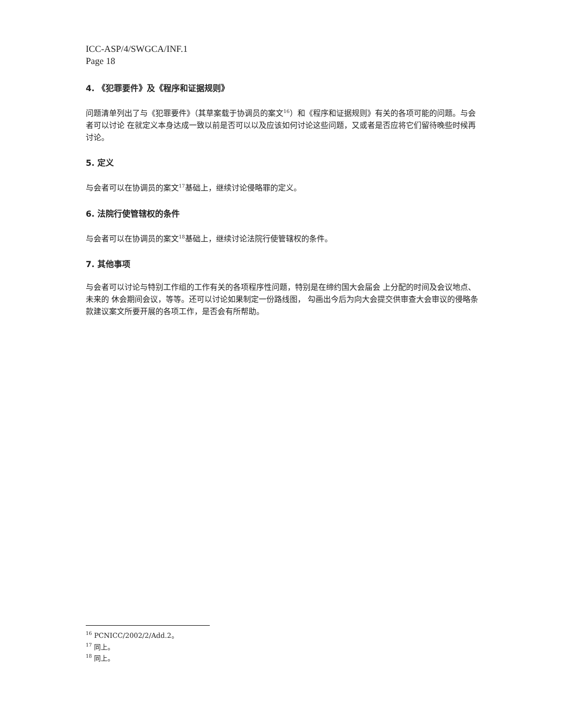ICC-ASP/4/SWGCA/INF.1
Page 18
4. 《犯罪要件》及《程序和证据规则》
问题清单列出了与《犯罪要件》（其草案载于协调员的案文<sup>16</sup>）和《程序和证据规则》有关的各项可能的问题。与会者可以讨论 在就定义本身达成一致以前是否可以以及应该如何讨论这些问题，又或者是否应将它们留待晚些时候再讨论。
5. 定义
与会者可以在协调员的案文<sup>17</sup>基础上，继续讨论侵略罪的定义。
6. 法院行使管辖权的条件
与会者可以在协调员的案文<sup>18</sup>基础上，继续讨论法院行使管辖权的条件。
7. 其他事项
与会者可以讨论与特别工作组的工作有关的各项程序性问题，特别是在缔约国大会届会 上分配的时间及会议地点、未来的 休会期间会议，等等。还可以讨论如果制定一份路线图， 勾画出今后为向大会提交供审查大会审议的侵略条款建议案文所要开展的各项工作，是否会有所帮助。
<sup>16</sup> PCNICC/2002/2/Add.2。
<sup>17</sup> 同上。
<sup>18</sup> 同上。